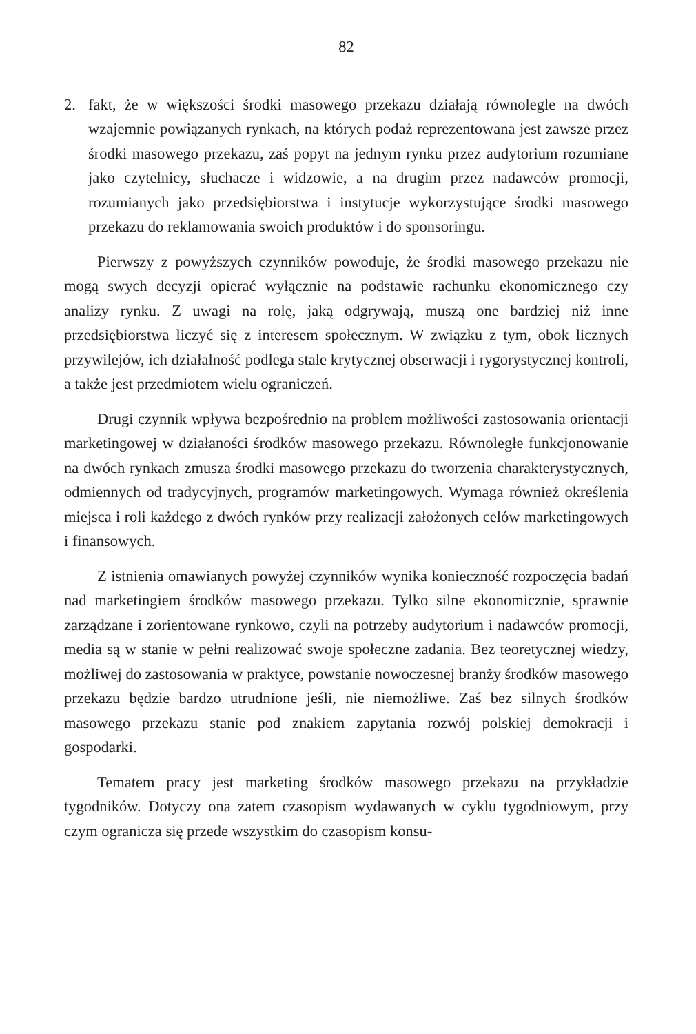82
2. fakt, że w większości środki masowego przekazu działają równolegle na dwóch wzajemnie powiązanych rynkach, na których podaż reprezentowana jest zawsze przez środki masowego przekazu, zaś popyt na jednym rynku przez audytorium rozumiane jako czytelnicy, słuchacze i widzowie, a na drugim przez nadawców promocji, rozumianych jako przedsiębiorstwa i instytucje wykorzystujące środki masowego przekazu do reklamowania swoich produktów i do sponsoringu.
Pierwszy z powyższych czynników powoduje, że środki masowego przekazu nie mogą swych decyzji opierać wyłącznie na podstawie rachunku ekonomicznego czy analizy rynku. Z uwagi na rolę, jaką odgrywają, muszą one bardziej niż inne przedsiębiorstwa liczyć się z interesem społecznym. W związku z tym, obok licznych przywilejów, ich działalność podlega stale krytycznej obserwacji i rygorystycznej kontroli, a także jest przedmiotem wielu ograniczeń.
Drugi czynnik wpływa bezpośrednio na problem możliwości zastosowania orientacji marketingowej w działaności środków masowego przekazu. Równoległe funkcjonowanie na dwóch rynkach zmusza środki masowego przekazu do tworzenia charakterystycznych, odmiennych od tradycyjnych, programów marketingowych. Wymaga również określenia miejsca i roli każdego z dwóch rynków przy realizacji założonych celów marketingowych i finansowych.
Z istnienia omawianych powyżej czynników wynika konieczność rozpoczęcia badań nad marketingiem środków masowego przekazu. Tylko silne ekonomicznie, sprawnie zarządzane i zorientowane rynkowo, czyli na potrzeby audytorium i nadawców promocji, media są w stanie w pełni realizować swoje społeczne zadania. Bez teoretycznej wiedzy, możliwej do zastosowania w praktyce, powstanie nowoczesnej branży środków masowego przekazu będzie bardzo utrudnione jeśli, nie niemożliwe. Zaś bez silnych środków masowego przekazu stanie pod znakiem zapytania rozwój polskiej demokracji i gospodarki.
Tematem pracy jest marketing środków masowego przekazu na przykładzie tygodników. Dotyczy ona zatem czasopism wydawanych w cyklu tygodniowym, przy czym ogranicza się przede wszystkim do czasopism konsu-